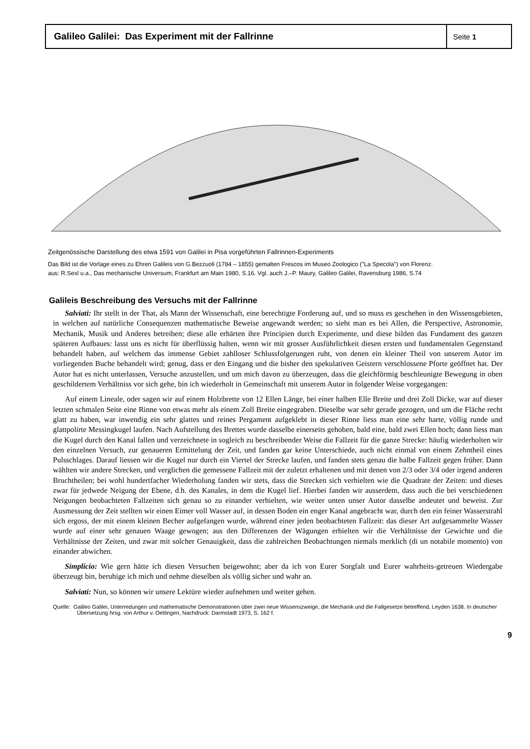Galileo Galilei: Das Experiment mit der Fallrinne
Seite 1
Zeitgenössische Darstellung des etwa 1591 von Galilei in Pisa vorgeführten Fallrinnen-Experiments
Das Bild ist die Vorlage eines zu Ehren Galileis von G.Bezzuoli (1784 – 1855) gemalten Frescos im Museo Zoologico ("La Specola") von Florenz.
aus: R.Sexl u.a., Das mechanische Universum, Frankfurt am Main 1980, S.16. Vgl. auch J.–P. Maury, Galileo Galilei, Ravensburg 1986, S.74
Galileis Beschreibung des Versuchs mit der Fallrinne
Salviati: Ihr stellt in der That, als Mann der Wissenschaft, eine berechtigte Forderung auf, und so muss es geschehen in den Wissensgebieten, in welchen auf natürliche Consequenzen mathematische Beweise angewandt werden; so sieht man es bei Allen, die Perspective, Astronomie, Mechanik, Musik und Anderes betreiben; diese alle erhärten ihre Principien durch Experimente, und diese bilden das Fundament des ganzen späteren Aufbaues: lasst uns es nicht für überflüssig halten, wenn wir mit grosser Ausführlichkeit diesen ersten und fundamentalen Gegenstand behandelt haben, auf welchem das immense Gebiet zahlloser Schlussfolgerungen ruht, von denen ein kleiner Theil von unserem Autor im vorliegenden Buche behandelt wird; genug, dass er den Eingang und die bisher den spekulativen Geistern verschlossene Pforte geöffnet hat. Der Autor hat es nicht unterlassen, Versuche anzustellen, und um mich davon zu überzeugen, dass die gleichförmig beschleunigte Bewegung in oben geschildertem Verhältniss vor sich gehe, bin ich wiederholt in Gemeinschaft mit unserem Autor in folgender Weise vorgegangen:
Auf einem Lineale, oder sagen wir auf einem Holzbrette von 12 Ellen Länge, bei einer halben Elle Breite und drei Zoll Dicke, war auf dieser letzten schmalen Seite eine Rinne von etwas mehr als einem Zoll Breite eingegraben. Dieselbe war sehr gerade gezogen, und um die Fläche recht glatt zu haben, war inwendig ein sehr glattes und reines Pergament aufgeklebt in dieser Rinne liess man eine sehr harte, völlig runde und glattpolirte Messingkugel laufen. Nach Aufstellung des Brettes wurde dasselbe einerseits gehoben, bald eine, bald zwei Ellen hoch; dann liess man die Kugel durch den Kanal fallen und verzeichnete in sogleich zu beschreibender Weise die Fallzeit für die ganze Strecke: häufig wiederholten wir den einzelnen Versuch, zur genaueren Ermittelung der Zeit, und fanden gar keine Unterschiede, auch nicht einmal von einem Zehntheil eines Pulsschlages. Darauf liessen wir die Kugel nur durch ein Viertel der Strecke laufen, und fanden stets genau die halbe Fallzeit gegen früher. Dann wählten wir andere Strecken, und verglichen die gemessene Fallzeit mit der zuletzt erhaltenen und mit denen von 2/3 oder 3/4 oder irgend anderen Bruchtheilen; bei wohl hundertfacher Wiederholung fanden wir stets, dass die Strecken sich verhielten wie die Quadrate der Zeiten: und dieses zwar für jedwede Neigung der Ebene, d.h. des Kanales, in dem die Kugel lief. Hierbei fanden wir ausserdem, dass auch die bei verschiedenen Neigungen beobachteten Fallzeiten sich genau so zu einander verhielten, wie weiter unten unser Autor dasselbe andeutet und beweist. Zur Ausmessung der Zeit stellten wir einen Eimer voll Wasser auf, in dessen Boden ein enger Kanal angebracht war, durch den ein feiner Wasserstrahl sich ergoss, der mit einem kleinen Becher aufgefangen wurde, während einer jeden beobachteten Fallzeit: das dieser Art aufgesammelte Wasser wurde auf einer sehr genauen Waage gewogen; aus den Differenzen der Wägungen erhielten wir die Verhältnisse der Gewichte und die Verhältnisse der Zeiten, und zwar mit solcher Genauigkeit, dass die zahlreichen Beobachtungen niemals merklich (di un notabile momento) von einander abwichen.
Simplicio: Wie gern hätte ich diesen Versuchen beigewohnt; aber da ich von Eurer Sorgfalt und Eurer wahrheits-getreuen Wiedergabe überzeugt bin, beruhige ich mich und nehme dieselben als völlig sicher und wahr an.
Salviati: Nun, so können wir unsere Lektüre wieder aufnehmen und weiter gehen.
Quelle: Galileo Galilei, Unterredungen und mathematische Demonstrationen über zwei neue Wissenszweige, die Mechanik und die Fallgesetze betreffend, Leyden 1638. In deutscher Übersetzung hrsg. von Arthur v. Oettingen, Nachdruck: Darmstadt 1973, S. 162 f.
9